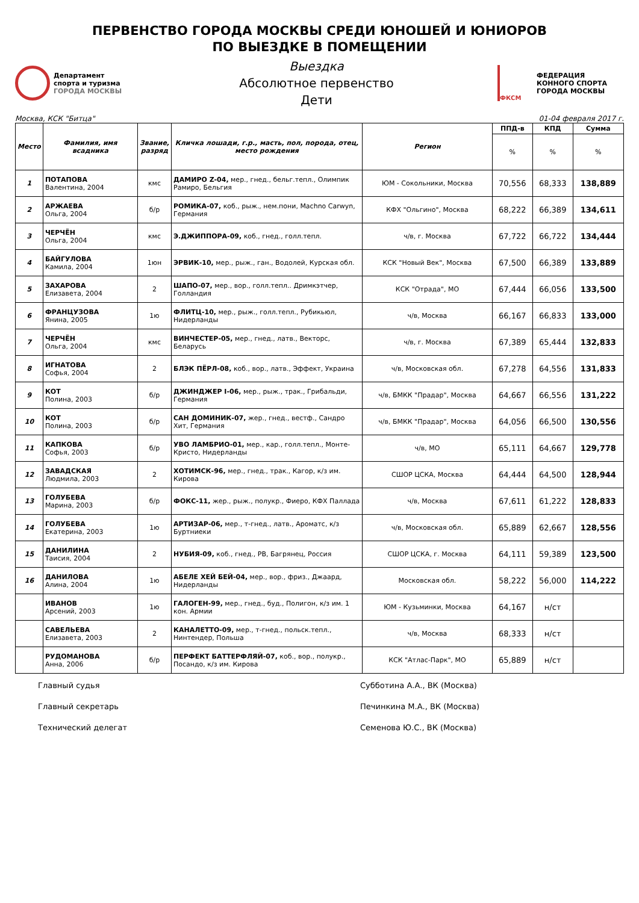ПЕРВЕНСТВО ГОРОДА МОСКВЫ СРЕДИ ЮНОШЕЙ И ЮНИОРОВ
ПО ВЫЕЗДКЕ В ПОМЕЩЕНИИ
Департамент
спорта и туризма
ГОРОДА МОСКВЫ
Выездка
Абсолютное первенство
Дети
ФКСМ
ФЕДЕРАЦИЯ
КОННОГО СПОРТА
ГОРОДА МОСКВЫ
Москва, КСК "Битца" 01-04 февраля 2017 г.
| Место | Фамилия, имя всадника | Звание, разряд | Кличка лошади, г.р., масть, пол, порода, отец, место рождения | Регион | ППД-в | КПД | Сумма |
| --- | --- | --- | --- | --- | --- | --- | --- |
| | | | | | % | % | % |
| 1 | ПОТАПОВА Валентина, 2004 | кмс | ДАМИРО Z-04, мер., гнед., бельг.тепл., Олимпик Рамиро, Бельгия | ЮМ - Сокольники, Москва | 70,556 | 68,333 | 138,889 |
| 2 | АРЖАЕВА Ольга, 2004 | б/р | РОМИКА-07, коб., рыж., нем.пони, Machno Carwyn, Германия | КФХ "Ольгино", Москва | 68,222 | 66,389 | 134,611 |
| 3 | ЧЕРЧЁН Ольга, 2004 | кмс | Э.ДЖИППОРА-09, коб., гнед., голл.тепл. | ч/в, г. Москва | 67,722 | 66,722 | 134,444 |
| 4 | БАЙГУЛОВА Камила, 2004 | 1юн | ЭРВИК-10, мер., рыж., ган., Водолей, Курская обл. | КСК "Новый Век", Москва | 67,500 | 66,389 | 133,889 |
| 5 | ЗАХАРОВА Елизавета, 2004 | 2 | ШАПО-07, мер., вор., голл.тепл.. Дримкэтчер, Голландия | КСК "Отрада", МО | 67,444 | 66,056 | 133,500 |
| 6 | ФРАНЦУЗОВА Янина, 2005 | 1ю | ФЛИТЦ-10, мер., рыж., голл.тепл., Рубикьюл, Нидерланды | ч/в, Москва | 66,167 | 66,833 | 133,000 |
| 7 | ЧЕРЧЁН Ольга, 2004 | кмс | ВИНЧЕСТЕР-05, мер., гнед., латв., Векторс, Беларусь | ч/в, г. Москва | 67,389 | 65,444 | 132,833 |
| 8 | ИГНАТОВА Софья, 2004 | 2 | БЛЭК ПЁРЛ-08, коб., вор., латв., Эффект, Украина | ч/в, Московская обл. | 67,278 | 64,556 | 131,833 |
| 9 | КОТ Полина, 2003 | б/р | ДЖИНДЖЕР I-06, мер., рыж., трак., Грибальди, Германия | ч/в, БМКК "Прадар", Москва | 64,667 | 66,556 | 131,222 |
| 10 | КОТ Полина, 2003 | б/р | САН ДОМИНИК-07, жер., гнед., вестф., Сандро Хит, Германия | ч/в, БМКК "Прадар", Москва | 64,056 | 66,500 | 130,556 |
| 11 | КАПКОВА Софья, 2003 | б/р | УВО ЛАМБРИО-01, мер., кар., голл.тепл., Монте-Кристо, Нидерланды | ч/в, МО | 65,111 | 64,667 | 129,778 |
| 12 | ЗАВАДСКАЯ Людмила, 2003 | 2 | ХОТИМСК-96, мер., гнед., трак., Кагор, к/з им. Кирова | СШОР ЦСКА, Москва | 64,444 | 64,500 | 128,944 |
| 13 | ГОЛУБЕВА Марина, 2003 | б/р | ФОКС-11, жер., рыж., полукр., Фиеро, КФХ Паллада | ч/в, Москва | 67,611 | 61,222 | 128,833 |
| 14 | ГОЛУБЕВА Екатерина, 2003 | 1ю | АРТИЗАР-06, мер., т-гнед., латв., Ароматс, к/з Буртниеки | ч/в, Московская обл. | 65,889 | 62,667 | 128,556 |
| 15 | ДАНИЛИНА Таисия, 2004 | 2 | НУБИЯ-09, коб., гнед., РВ, Багрянец, Россия | СШОР ЦСКА, г. Москва | 64,111 | 59,389 | 123,500 |
| 16 | ДАНИЛОВА Алина, 2004 | 1ю | АБЕЛЕ ХЕЙ БЕЙ-04, мер., вор., фриз., Джаард, Нидерланды | Московская обл. | 58,222 | 56,000 | 114,222 |
| | ИВАНОВ Арсений, 2003 | 1ю | ГАЛОГЕН-99, мер., гнед., буд., Полигон, к/з им. 1 кон. Армии | ЮМ - Кузьминки, Москва | 64,167 | н/ст | |
| | САВЕЛЬЕВА Елизавета, 2003 | 2 | КАНАЛЕТТО-09, мер., т-гнед., польск.тепл., Нинтендер, Польша | ч/в, Москва | 68,333 | н/ст | |
| | РУДОМАНОВА Анна, 2006 | б/р | ПЕРФЕКТ БАТТЕРФЛЯЙ-07, коб., вор., полукр., Посандо, к/з им. Кирова | КСК "Атлас-Парк", МО | 65,889 | н/ст | |
Главный судья Субботина А.А., ВК (Москва)
Главный секретарь Печинкина М.А., ВК (Москва)
Технический делегат Семенова Ю.С., ВК (Москва)